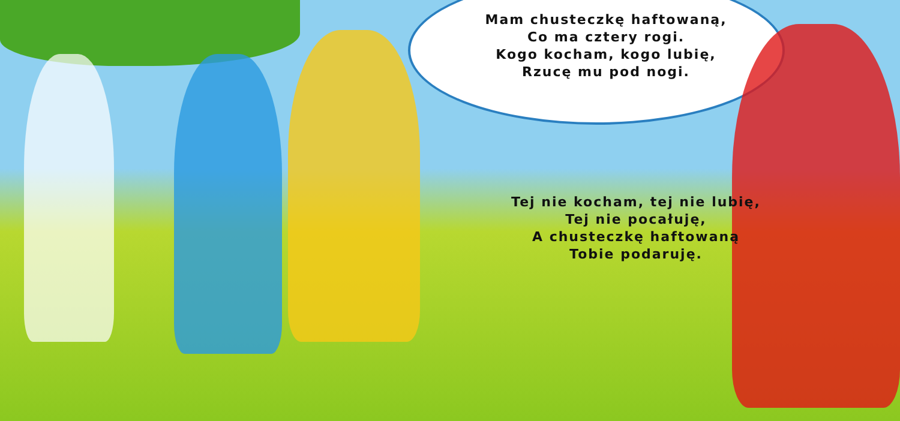Mam chusteczkę haftowaną,
Co ma cztery rogi.
Kogo kocham, kogo lubię,
Rzucę mu pod nogi.
Tej nie kocham, tej nie lubię,
Tej nie pocałuję,
A chusteczkę haftowaną
Tobie podaruję.